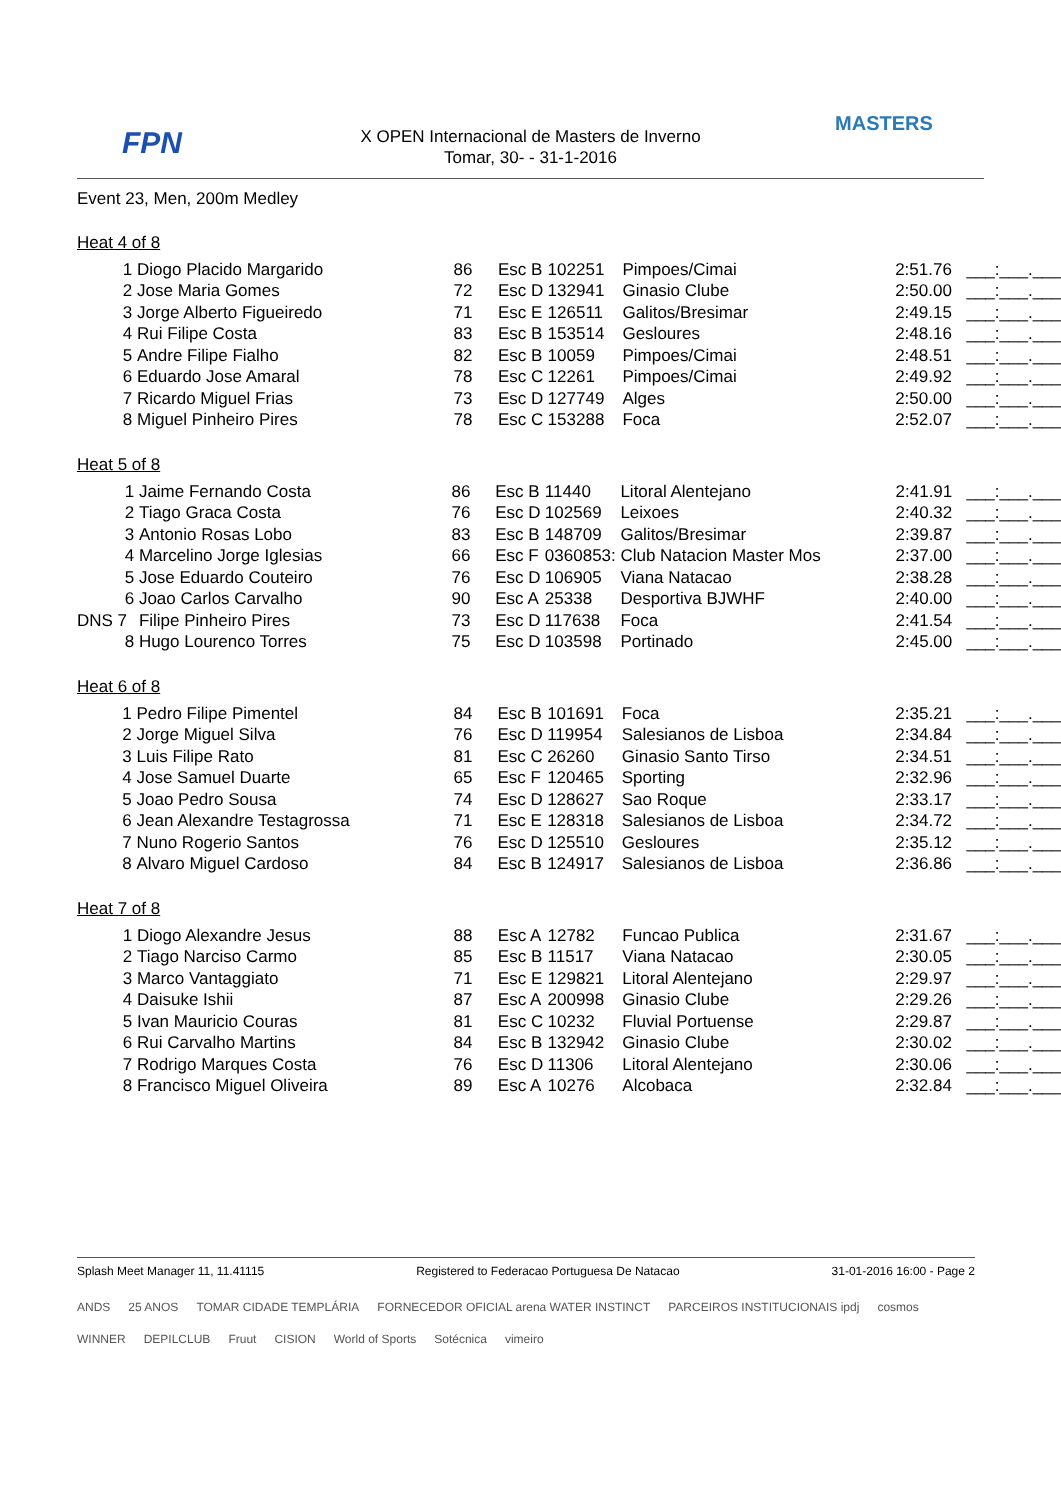FPN
MASTERS
X OPEN Internacional de Masters de Inverno
Tomar, 30- - 31-1-2016
Event 23, Men, 200m Medley
Heat 4 of 8
| 1 | Diogo Placido Margarido | 86 | Esc B | 102251 | Pimpoes/Cimai | 2:51.76 | ___:___.___ |
| 2 | Jose Maria Gomes | 72 | Esc D | 132941 | Ginasio Clube | 2:50.00 | ___:___.___ |
| 3 | Jorge Alberto Figueiredo | 71 | Esc E | 126511 | Galitos/Bresimar | 2:49.15 | ___:___.___ |
| 4 | Rui Filipe Costa | 83 | Esc B | 153514 | Gesloures | 2:48.16 | ___:___.___ |
| 5 | Andre Filipe Fialho | 82 | Esc B | 10059 | Pimpoes/Cimai | 2:48.51 | ___:___.___ |
| 6 | Eduardo Jose Amaral | 78 | Esc C | 12261 | Pimpoes/Cimai | 2:49.92 | ___:___.___ |
| 7 | Ricardo Miguel Frias | 73 | Esc D | 127749 | Alges | 2:50.00 | ___:___.___ |
| 8 | Miguel Pinheiro Pires | 78 | Esc C | 153288 | Foca | 2:52.07 | ___:___.___ |
Heat 5 of 8
| 1 | Jaime Fernando Costa | 86 | Esc B | 11440 | Litoral Alentejano | 2:41.91 | ___:___.___ |
| 2 | Tiago Graca Costa | 76 | Esc D | 102569 | Leixoes | 2:40.32 | ___:___.___ |
| 3 | Antonio Rosas Lobo | 83 | Esc B | 148709 | Galitos/Bresimar | 2:39.87 | ___:___.___ |
| 4 | Marcelino Jorge Iglesias | 66 | Esc F | 0360853: | Club Natacion Master Mos | 2:37.00 | ___:___.___ |
| 5 | Jose Eduardo Couteiro | 76 | Esc D | 106905 | Viana Natacao | 2:38.28 | ___:___.___ |
| 6 | Joao Carlos Carvalho | 90 | Esc A | 25338 | Desportiva BJWHF | 2:40.00 | ___:___.___ |
| DNS 7 | Filipe Pinheiro Pires | 73 | Esc D | 117638 | Foca | 2:41.54 | ___:___.___ |
| 8 | Hugo Lourenco Torres | 75 | Esc D | 103598 | Portinado | 2:45.00 | ___:___.___ |
Heat 6 of 8
| 1 | Pedro Filipe Pimentel | 84 | Esc B | 101691 | Foca | 2:35.21 | ___:___.___ |
| 2 | Jorge Miguel Silva | 76 | Esc D | 119954 | Salesianos de Lisboa | 2:34.84 | ___:___.___ |
| 3 | Luis Filipe Rato | 81 | Esc C | 26260 | Ginasio Santo Tirso | 2:34.51 | ___:___.___ |
| 4 | Jose Samuel Duarte | 65 | Esc F | 120465 | Sporting | 2:32.96 | ___:___.___ |
| 5 | Joao Pedro Sousa | 74 | Esc D | 128627 | Sao Roque | 2:33.17 | ___:___.___ |
| 6 | Jean Alexandre Testagrossa | 71 | Esc E | 128318 | Salesianos de Lisboa | 2:34.72 | ___:___.___ |
| 7 | Nuno Rogerio Santos | 76 | Esc D | 125510 | Gesloures | 2:35.12 | ___:___.___ |
| 8 | Alvaro Miguel Cardoso | 84 | Esc B | 124917 | Salesianos de Lisboa | 2:36.86 | ___:___.___ |
Heat 7 of 8
| 1 | Diogo Alexandre Jesus | 88 | Esc A | 12782 | Funcao Publica | 2:31.67 | ___:___.___ |
| 2 | Tiago Narciso Carmo | 85 | Esc B | 11517 | Viana Natacao | 2:30.05 | ___:___.___ |
| 3 | Marco Vantaggiato | 71 | Esc E | 129821 | Litoral Alentejano | 2:29.97 | ___:___.___ |
| 4 | Daisuke Ishii | 87 | Esc A | 200998 | Ginasio Clube | 2:29.26 | ___:___.___ |
| 5 | Ivan Mauricio Couras | 81 | Esc C | 10232 | Fluvial Portuense | 2:29.87 | ___:___.___ |
| 6 | Rui Carvalho Martins | 84 | Esc B | 132942 | Ginasio Clube | 2:30.02 | ___:___.___ |
| 7 | Rodrigo Marques Costa | 76 | Esc D | 11306 | Litoral Alentejano | 2:30.06 | ___:___.___ |
| 8 | Francisco Miguel Oliveira | 89 | Esc A | 10276 | Alcobaca | 2:32.84 | ___:___.___ |
Splash Meet Manager 11, 11.41115 Registered to Federacao Portuguesa De Natacao 31-01-2016 16:00 - Page 2
ANDS 25 ANOS TOMAR CIDADE TEMPLÁRIA FORNECEDOR OFICIAL arena WATER INSTINCT PARCEIROS INSTITUCIONAIS ipdj cosmos WINNER DEPILCLUB Fruut CISION World of Sports Sotécnica vimeiro